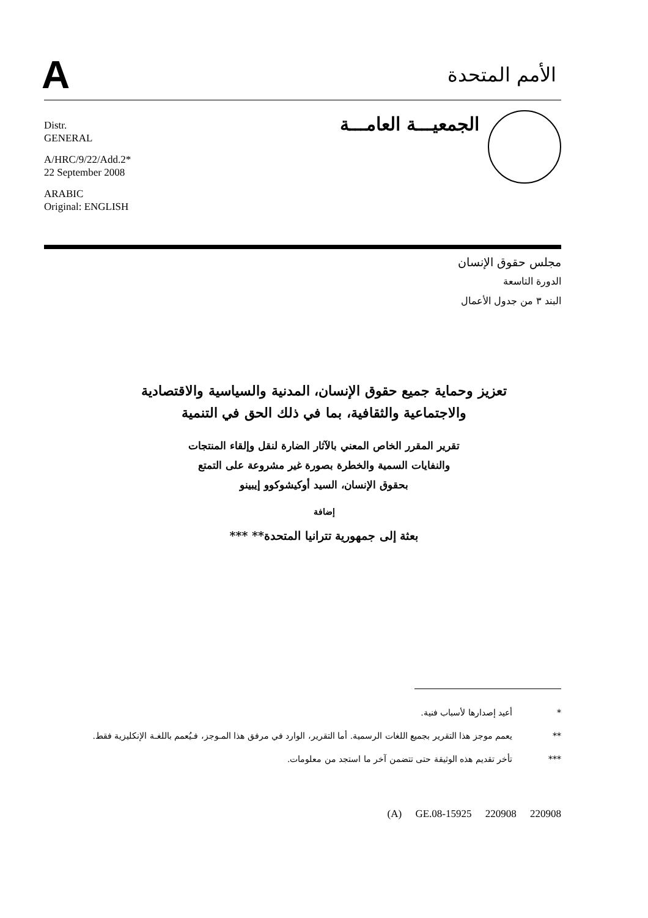A
الأمم المتحدة
Distr.
GENERAL
A/HRC/9/22/Add.2*
22 September 2008
ARABIC
Original: ENGLISH
الجمعيـــة العامـــة
مجلس حقوق الإنسان
الدورة التاسعة
البند ٣ من جدول الأعمال
تعزيز وحماية جميع حقوق الإنسان، المدنية والسياسية والاقتصادية
والاجتماعية والثقافية، بما في ذلك الحق في التنمية
تقرير المقرر الخاص المعني بالآثار الضارة لنقل وإلقاء المنتجات
والنفايات السمية والخطرة بصورة غير مشروعة على التمتع
بحقوق الإنسان، السيد أوكيشوكوو إيبينو
إضافة
بعثة إلى جمهورية تترانيا المتحدة** ***
* أعيد إصدارها لأسباب فنية.
** يعمم موجز هذا التقرير بجميع اللغات الرسمية. أما التقرير، الوارد في مرفق هذا المـوجز، فـيُعمم باللغـة الإنكليزية فقط.
*** تأخر تقديم هذه الوثيقة حتى تتضمن آخر ما استجد من معلومات.
(A) GE.08-15925 220908 220908